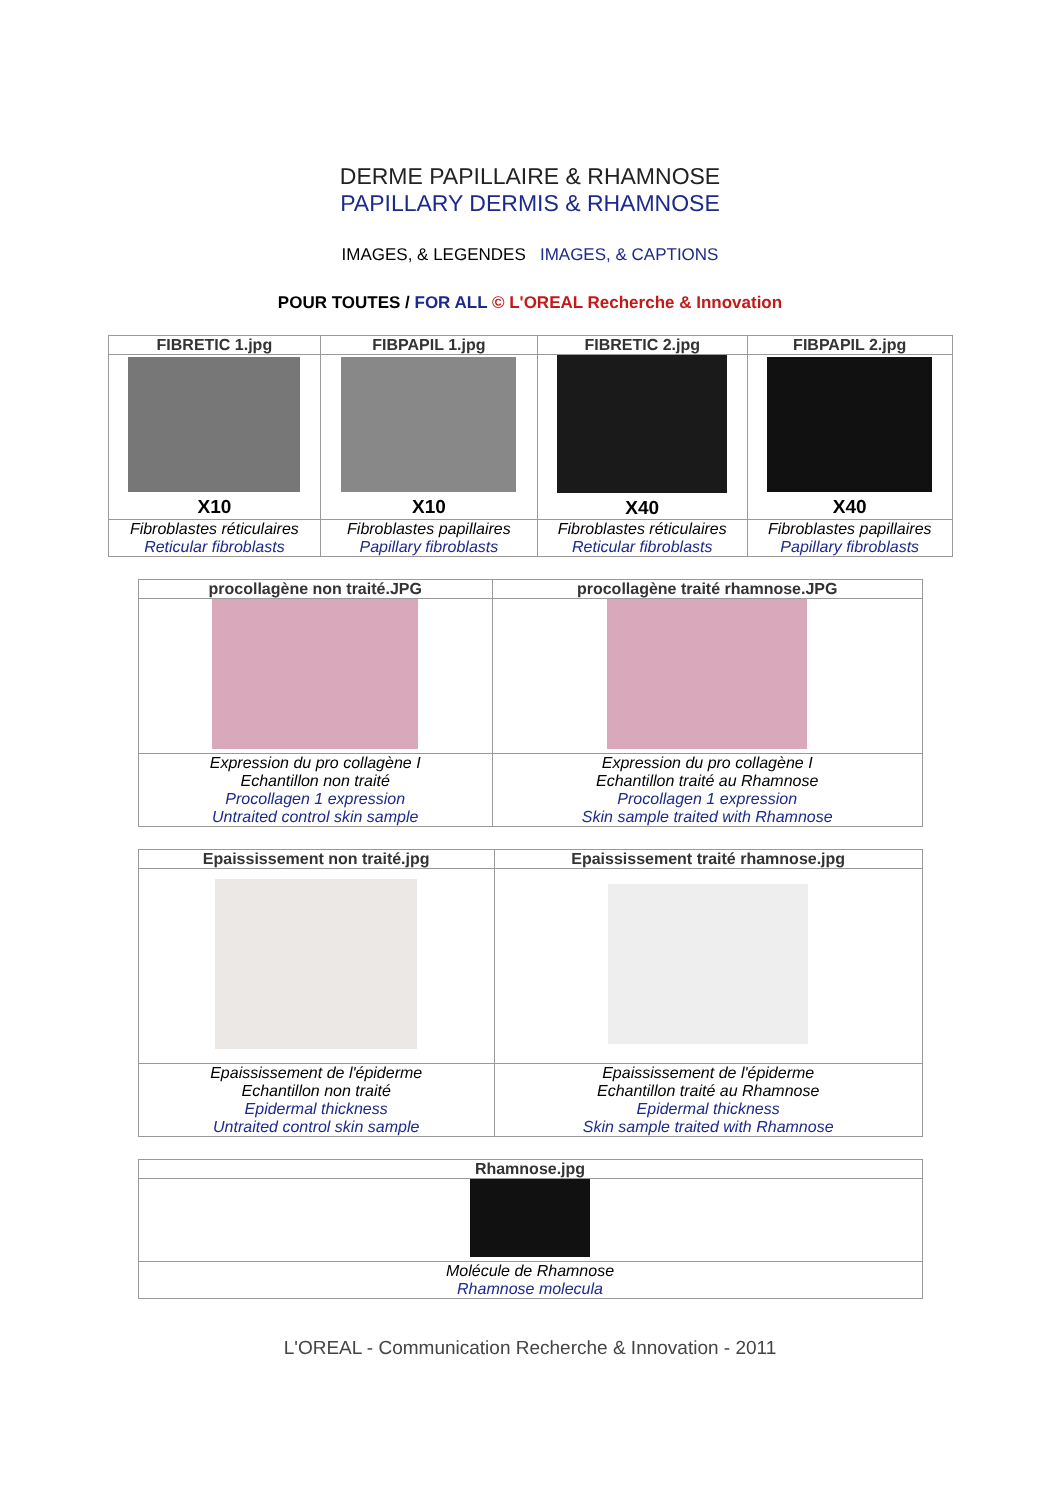DERME PAPILLAIRE & RHAMNOSE
PAPILLARY DERMIS & RHAMNOSE
IMAGES, & LEGENDES IMAGES, & CAPTIONS
POUR TOUTES / FOR ALL © L'OREAL Recherche & Innovation
| FIBRETIC 1.jpg | FIBPAPIL 1.jpg | FIBRETIC 2.jpg | FIBPAPIL 2.jpg |
| --- | --- | --- | --- |
| X10 | X10 | X40 | X40 |
| Fibroblastes réticulaires Reticular fibroblasts | Fibroblastes papillaires Papillary fibroblasts | Fibroblastes réticulaires Reticular fibroblasts | Fibroblastes papillaires Papillary fibroblasts |
| procollagène non traité.JPG | procollagène traité rhamnose.JPG |
| --- | --- |
| Expression du pro collagène I Echantillon non traité Procollagen 1 expression Untraited control skin sample | Expression du pro collagène I Echantillon traité au Rhamnose Procollagen 1 expression Skin sample traited with Rhamnose |
| Epaississement non traité.jpg | Epaississement traité rhamnose.jpg |
| --- | --- |
| Epaississement de l'épiderme Echantillon non traité Epidermal thickness Untraited control skin sample | Epaississement de l'épiderme Echantillon traité au Rhamnose Epidermal thickness Skin sample traited with Rhamnose |
| Rhamnose.jpg |
| --- |
| Molécule de Rhamnose Rhamnose molecula |
L'OREAL - Communication Recherche & Innovation - 2011